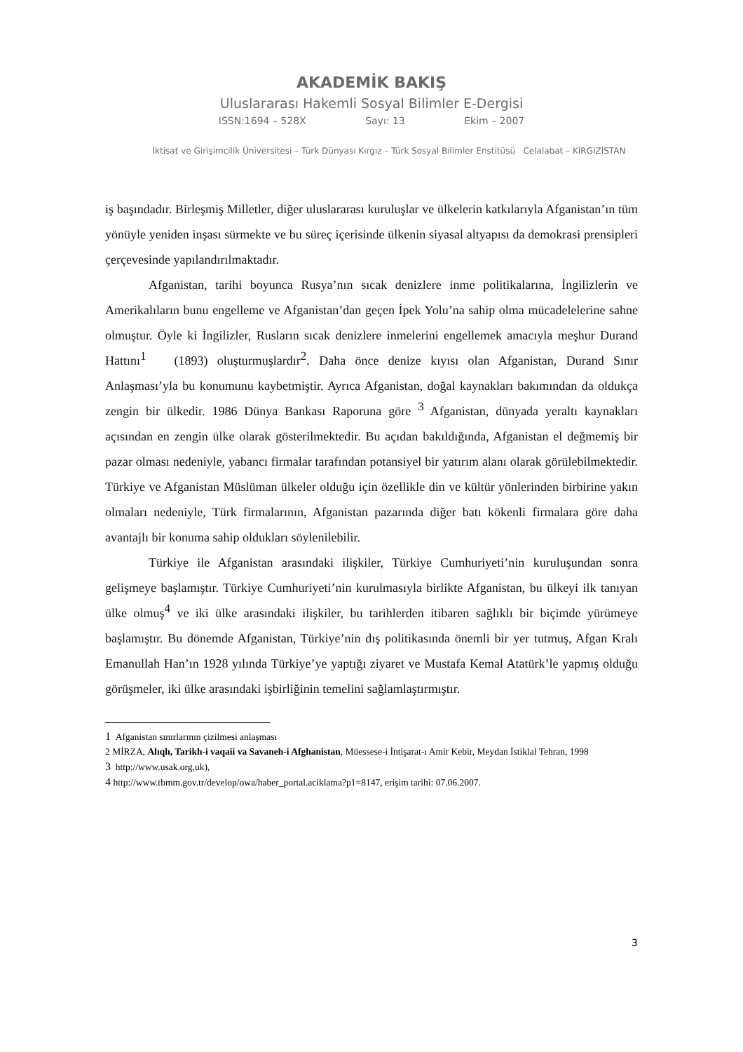AKADEMİK BAKIŞ
Uluslararası Hakemli Sosyal Bilimler E-Dergisi
ISSN:1694 – 528X Sayı: 13 Ekim – 2007
İktisat ve Girişimcilik Üniversitesi – Türk Dünyası Kırgız – Türk Sosyal Bilimler Enstitüsü Celalabat – KIRGIZİSTAN
iş başındadır. Birleşmiş Milletler, diğer uluslararası kuruluşlar ve ülkelerin katkılarıyla Afganistan’ın tüm yönüyle yeniden inşası sürmekte ve bu süreç içerisinde ülkenin siyasal altyapısı da demokrasi prensipleri çerçevesinde yapılandırılmaktadır.
Afganistan, tarihi boyunca Rusya’nın sıcak denizlere inme politikalarına, İngilizlerin ve Amerikalıların bunu engelleme ve Afganistan’dan geçen İpek Yolu’na sahip olma mücadelelerine sahne olmuştur. Öyle ki İngilizler, Rusların sıcak denizlere inmelerini engellemek amacıyla meşhur Durand Hattını<sup>1</sup> (1893) oluşturmuşlardır<sup>2</sup>. Daha önce denize kıyısı olan Afganistan, Durand Sınır Anlaşması’yla bu konumunu kaybetmiştir. Ayrıca Afganistan, doğal kaynakları bakımından da oldukça zengin bir ülkedir. 1986 Dünya Bankası Raporuna göre <sup>3</sup> Afganistan, dünyada yeraltı kaynakları açısından en zengin ülke olarak gösterilmektedir. Bu açıdan bakıldığında, Afganistan el değmemiş bir pazar olması nedeniyle, yabancı firmalar tarafından potansiyel bir yatırım alanı olarak görülebilmektedir. Türkiye ve Afganistan Müslüman ülkeler olduğu için özellikle din ve kültür yönlerinden birbirine yakın olmaları nedeniyle, Türk firmalarının, Afganistan pazarında diğer batı kökenli firmalara göre daha avantajlı bir konuma sahip oldukları söylenilebilir.
Türkiye ile Afganistan arasındaki ilişkiler, Türkiye Cumhuriyeti’nin kuruluşundan sonra gelişmeye başlamıştır. Türkiye Cumhuriyeti’nin kurulmasıyla birlikte Afganistan, bu ülkeyi ilk tanıyan ülke olmuş<sup>4</sup> ve iki ülke arasındaki ilişkiler, bu tarihlerden itibaren sağlıklı bir biçimde yürümeye başlamıştır. Bu dönemde Afganistan, Türkiye’nin dış politikasında önemli bir yer tutmuş, Afgan Kralı Emanullah Han’ın 1928 yılında Türkiye’ye yaptığı ziyaret ve Mustafa Kemal Atatürk’le yapmış olduğu görüşmeler, iki ülke arasındaki işbirliğinin temelini sağlamlaştırmıştır.
1 Afganistan sınırlarının çizilmesi anlaşması
2 MİRZA, Alıqlı, Tarikh-i vaqaii va Savaneh-i Afghanistan, Müessese-i İntişarat-ı Amir Kebir, Meydan İstiklal Tehran, 1998
3 http://www.usak.org.uk),
4 http://www.tbmm.gov.tr/develop/owa/haber_portal.aciklama?p1=8147, erişim tarihi: 07.06.2007.
3